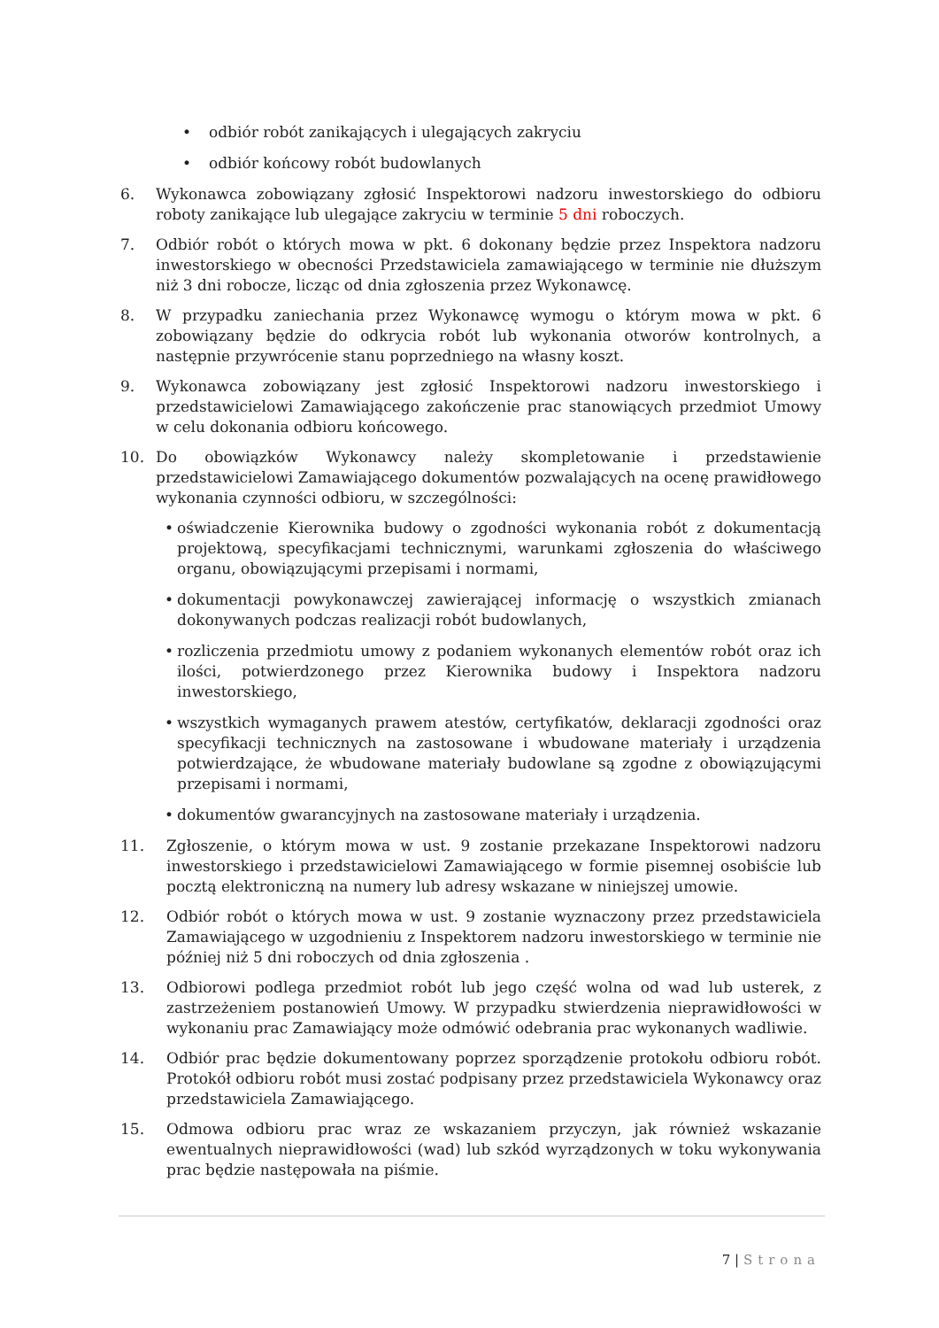• odbiór robót zanikających i ulegających zakryciu
• odbiór końcowy robót budowlanych
6. Wykonawca zobowiązany zgłosić Inspektorowi nadzoru inwestorskiego do odbioru roboty zanikające lub ulegające zakryciu w terminie 5 dni roboczych.
7. Odbiór robót o których mowa w pkt. 6 dokonany będzie przez Inspektora nadzoru inwestorskiego w obecności Przedstawiciela zamawiającego w terminie nie dłuższym niż 3 dni robocze, licząc od dnia zgłoszenia przez Wykonawcę.
8. W przypadku zaniechania przez Wykonawcę wymogu o którym mowa w pkt. 6 zobowiązany będzie do odkrycia robót lub wykonania otworów kontrolnych, a następnie przywrócenie stanu poprzedniego na własny koszt.
9. Wykonawca zobowiązany jest zgłosić Inspektorowi nadzoru inwestorskiego i przedstawicielowi Zamawiającego zakończenie prac stanowiących przedmiot Umowy w celu dokonania odbioru końcowego.
10. Do obowiązków Wykonawcy należy skompletowanie i przedstawienie przedstawicielowi Zamawiającego dokumentów pozwalających na ocenę prawidłowego wykonania czynności odbioru, w szczególności:
• oświadczenie Kierownika budowy o zgodności wykonania robót z dokumentacją projektową, specyfikacjami technicznymi, warunkami zgłoszenia do właściwego organu, obowiązującymi przepisami i normami,
• dokumentacji powykonawczej zawierającej informację o wszystkich zmianach dokonywanych podczas realizacji robót budowlanych,
• rozliczenia przedmiotu umowy z podaniem wykonanych elementów robót oraz ich ilości, potwierdzonego przez Kierownika budowy i Inspektora nadzoru inwestorskiego,
• wszystkich wymaganych prawem atestów, certyfikatów, deklaracji zgodności oraz specyfikacji technicznych na zastosowane i wbudowane materiały i urządzenia potwierdzające, że wbudowane materiały budowlane są zgodne z obowiązującymi przepisami i normami,
• dokumentów gwarancyjnych na zastosowane materiały i urządzenia.
11. Zgłoszenie, o którym mowa w ust. 9 zostanie przekazane Inspektorowi nadzoru inwestorskiego i przedstawicielowi Zamawiającego w formie pisemnej osobiście lub pocztą elektroniczną na numery lub adresy wskazane w niniejszej umowie.
12. Odbiór robót o których mowa w ust. 9 zostanie wyznaczony przez przedstawiciela Zamawiającego w uzgodnieniu z Inspektorem nadzoru inwestorskiego w terminie nie później niż 5 dni roboczych od dnia zgłoszenia .
13. Odbiorowi podlega przedmiot robót lub jego część wolna od wad lub usterek, z zastrzeżeniem postanowień Umowy. W przypadku stwierdzenia nieprawidłowości w wykonaniu prac Zamawiający może odmówić odebrania prac wykonanych wadliwie.
14. Odbiór prac będzie dokumentowany poprzez sporządzenie protokołu odbioru robót. Protokół odbioru robót musi zostać podpisany przez przedstawiciela Wykonawcy oraz przedstawiciela Zamawiającego.
15. Odmowa odbioru prac wraz ze wskazaniem przyczyn, jak również wskazanie ewentualnych nieprawidłowości (wad) lub szkód wyrządzonych w toku wykonywania prac będzie następowała na piśmie.
7 | Strona